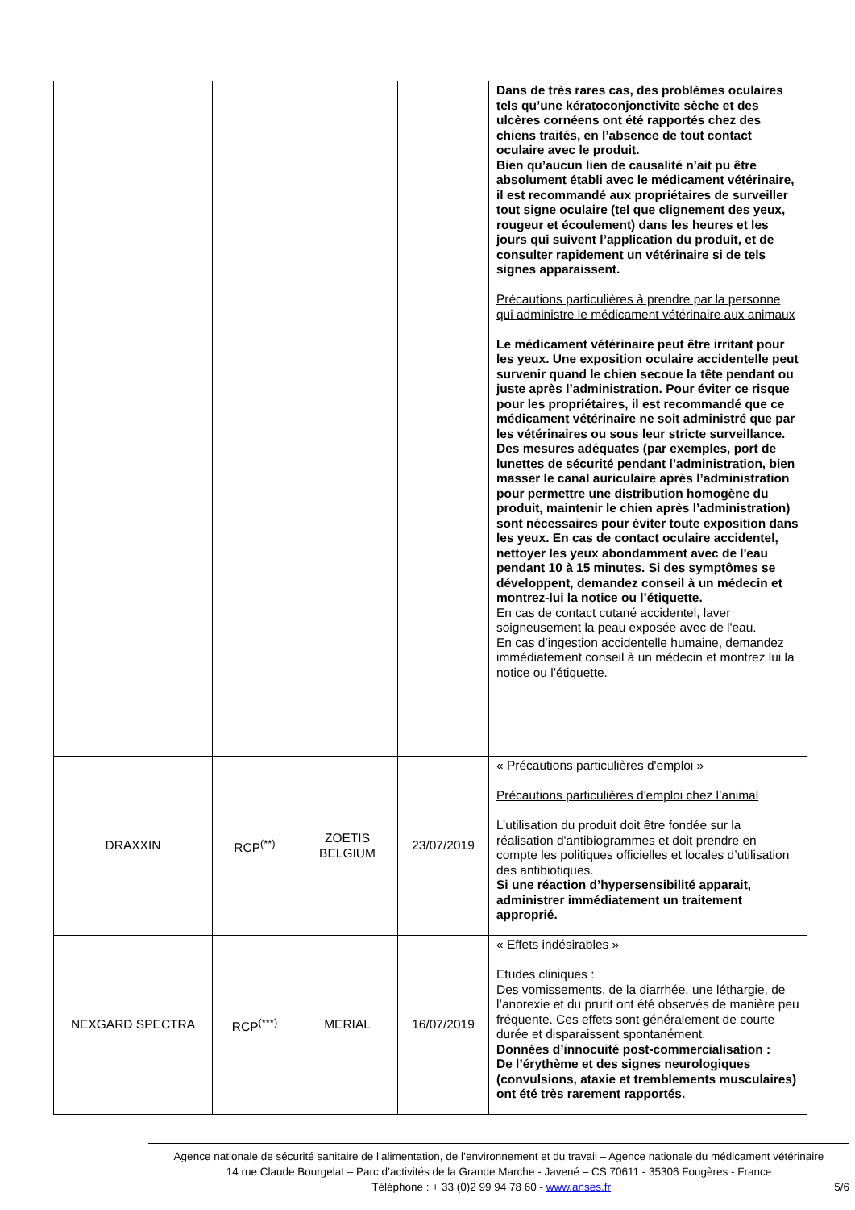| | | | | Dans de très rares cas, des problèmes oculaires tels qu’une kératoconjonctivite sèche et des ulcères cornéens ont été rapportés chez des chiens traités, en l’absence de tout contact oculaire avec le produit. Bien qu’aucun lien de causalité n’ait pu être absolument établi avec le médicament vétérinaire, il est recommandé aux propriétaires de surveiller tout signe oculaire (tel que clignement des yeux, rougeur et écoulement) dans les heures et les jours qui suivent l’application du produit, et de consulter rapidement un vétérinaire si de tels signes apparaissent. Précautions particulières à prendre par la personne qui administre le médicament vétérinaire aux animaux Le médicament vétérinaire peut être irritant pour les yeux. Une exposition oculaire accidentelle peut survenir quand le chien secoue la tête pendant ou juste après l’administration. Pour éviter ce risque pour les propriétaires, il est recommandé que ce médicament vétérinaire ne soit administré que par les vétérinaires ou sous leur stricte surveillance. Des mesures adéquates (par exemples, port de lunettes de sécurité pendant l’administration, bien masser le canal auriculaire après l’administration pour permettre une distribution homogène du produit, maintenir le chien après l’administration) sont nécessaires pour éviter toute exposition dans les yeux. En cas de contact oculaire accidentel, nettoyer les yeux abondamment avec de l'eau pendant 10 à 15 minutes. Si des symptômes se développent, demandez conseil à un médecin et montrez-lui la notice ou l’étiquette. En cas de contact cutané accidentel, laver soigneusement la peau exposée avec de l'eau. En cas d’ingestion accidentelle humaine, demandez immédiatement conseil à un médecin et montrez lui la notice ou l’étiquette. |
| DRAXXIN | RCP<sup>(**)</sup> | ZOETIS BELGIUM | 23/07/2019 | « Précautions particulières d'emploi » Précautions particulières d'emploi chez l’animal L’utilisation du produit doit être fondée sur la réalisation d'antibiogrammes et doit prendre en compte les politiques officielles et locales d’utilisation des antibiotiques. Si une réaction d’hypersensibilité apparait, administrer immédiatement un traitement approprié. |
| NEXGARD SPECTRA | RCP<sup>(***)</sup> | MERIAL | 16/07/2019 | « Effets indésirables » Etudes cliniques : Des vomissements, de la diarrhée, une léthargie, de l’anorexie et du prurit ont été observés de manière peu fréquente. Ces effets sont généralement de courte durée et disparaissent spontanément. Données d’innocuité post-commercialisation : De l’érythème et des signes neurologiques (convulsions, ataxie et tremblements musculaires) ont été très rarement rapportés. |
Agence nationale de sécurité sanitaire de l’alimentation, de l’environnement et du travail – Agence nationale du médicament vétérinaire
14 rue Claude Bourgelat – Parc d’activités de la Grande Marche - Javené – CS 70611 - 35306 Fougères - France
Téléphone : + 33 (0)2 99 94 78 60 - www.anses.fr 5/6